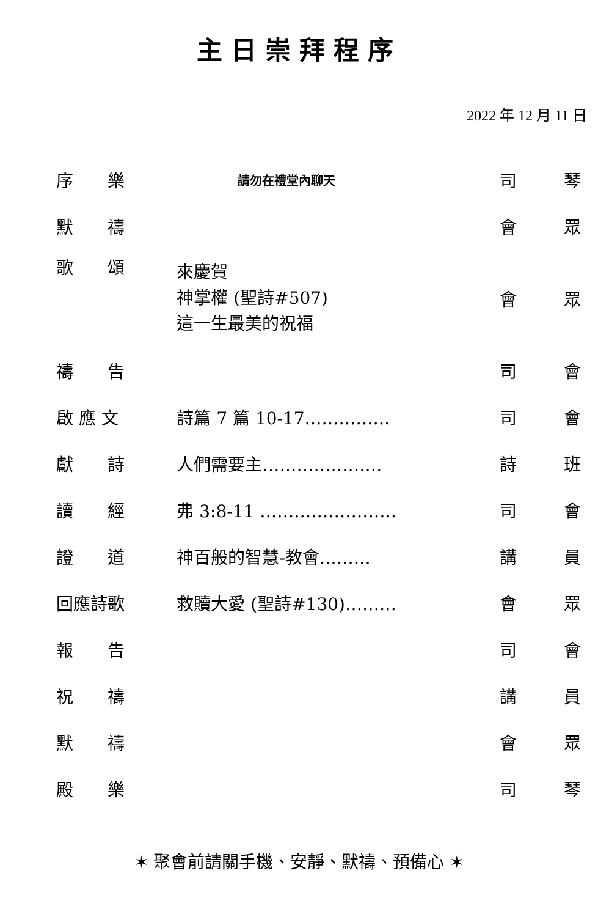主日崇拜程序
2022 年 12 月 11 日
| 序 樂 | 請勿在禮堂內聊天 | 司 | 琴 |
| 默 禱 | | 會 | 眾 |
| 歌 頌 | 來慶賀 神掌權 (聖詩#507) 這一生最美的祝福 | 會 | 眾 |
| 禱 告 | | 司 | 會 |
| 啟 應 文 | 詩篇 7 篇 10-17…………… | 司 | 會 |
| 獻 詩 | 人們需要主………………… | 詩 | 班 |
| 讀 經 | 弗 3:8-11 …………………… | 司 | 會 |
| 證 道 | 神百般的智慧-教會……… | 講 | 員 |
| 回應詩歌 | 救贖大愛 (聖詩#130)……… | 會 | 眾 |
| 報 告 | | 司 | 會 |
| 祝 禱 | | 講 | 員 |
| 默 禱 | | 會 | 眾 |
| 殿 樂 | | 司 | 琴 |
✶ 聚會前請關手機、安靜、默禱、預備心 ✶